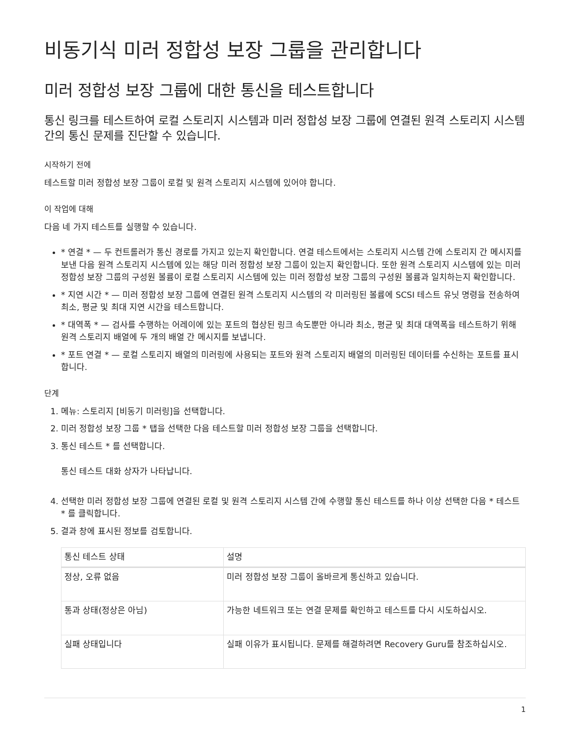비동기식 미러 정합성 보장 그룹을 관리합니다
미러 정합성 보장 그룹에 대한 통신을 테스트합니다
통신 링크를 테스트하여 로컬 스토리지 시스템과 미러 정합성 보장 그룹에 연결된 원격 스토리지 시스템 간의 통신 문제를 진단할 수 있습니다.
시작하기 전에
테스트할 미러 정합성 보장 그룹이 로컬 및 원격 스토리지 시스템에 있어야 합니다.
이 작업에 대해
다음 네 가지 테스트를 실행할 수 있습니다.
* 연결 * — 두 컨트롤러가 통신 경로를 가지고 있는지 확인합니다. 연결 테스트에서는 스토리지 시스템 간에 스토리지 간 메시지를 보낸 다음 원격 스토리지 시스템에 있는 해당 미러 정합성 보장 그룹이 있는지 확인합니다. 또한 원격 스토리지 시스템에 있는 미러 정합성 보장 그룹의 구성원 볼륨이 로컬 스토리지 시스템에 있는 미러 정합성 보장 그룹의 구성원 볼륨과 일치하는지 확인합니다.
* 지연 시간 * — 미러 정합성 보장 그룹에 연결된 원격 스토리지 시스템의 각 미러링된 볼륨에 SCSI 테스트 유닛 명령을 전송하여 최소, 평균 및 최대 지연 시간을 테스트합니다.
* 대역폭 * — 검사를 수행하는 어레이에 있는 포트의 협상된 링크 속도뿐만 아니라 최소, 평균 및 최대 대역폭을 테스트하기 위해 원격 스토리지 배열에 두 개의 배열 간 메시지를 보냅니다.
* 포트 연결 * — 로컬 스토리지 배열의 미러링에 사용되는 포트와 원격 스토리지 배열의 미러링된 데이터를 수신하는 포트를 표시합니다.
단계
1. 메뉴: 스토리지 [비동기 미러링]을 선택합니다.
2. 미러 정합성 보장 그룹 * 탭을 선택한 다음 테스트할 미러 정합성 보장 그룹을 선택합니다.
3. 통신 테스트 * 를 선택합니다.
통신 테스트 대화 상자가 나타납니다.
4. 선택한 미러 정합성 보장 그룹에 연결된 로컬 및 원격 스토리지 시스템 간에 수행할 통신 테스트를 하나 이상 선택한 다음 * 테스트 * 를 클릭합니다.
5. 결과 창에 표시된 정보를 검토합니다.
| 통신 테스트 상태 | 설명 |
| --- | --- |
| 정상, 오류 없음 | 미러 정합성 보장 그룹이 올바르게 통신하고 있습니다. |
| 통과 상태(정상은 아님) | 가능한 네트워크 또는 연결 문제를 확인하고 테스트를 다시 시도하십시오. |
| 실패 상태입니다 | 실패 이유가 표시됩니다. 문제를 해결하려면 Recovery Guru를 참조하십시오. |
1